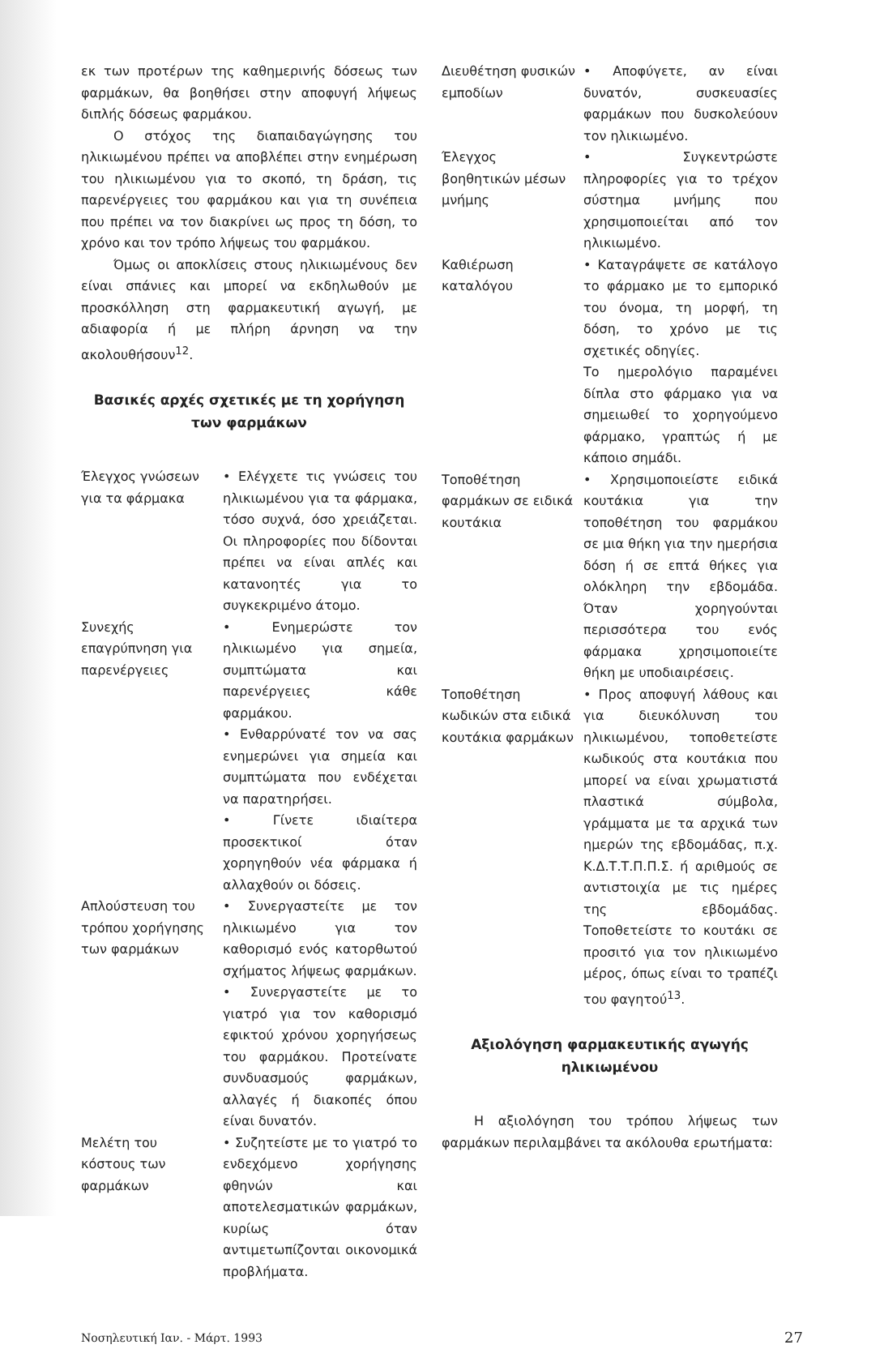εκ των προτέρων της καθημερινής δόσεως των φαρμάκων, θα βοηθήσει στην αποφυγή λήψεως διπλής δόσεως φαρμάκου.
Ο στόχος της διαπαιδαγώγησης του ηλικιωμένου πρέπει να αποβλέπει στην ενημέρωση του ηλικιωμένου για το σκοπό, τη δράση, τις παρενέργειες του φαρμάκου και για τη συνέπεια που πρέπει να τον διακρίνει ως προς τη δόση, το χρόνο και τον τρόπο λήψεως του φαρμάκου.
Όμως οι αποκλίσεις στους ηλικιωμένους δεν είναι σπάνιες και μπορεί να εκδηλωθούν με προσκόλληση στη φαρμακευτική αγωγή, με αδιαφορία ή με πλήρη άρνηση να την ακολουθήσουν<sup>12</sup>.
Βασικές αρχές σχετικές με τη χορήγηση των φαρμάκων
| Έλεγχος γνώσεων για τα φάρμακα | • Ελέγχετε τις γνώσεις του ηλικιωμένου για τα φάρμακα, τόσο συχνά, όσο χρειάζεται. Οι πληροφορίες που δίδονται πρέπει να είναι απλές και κατανοητές για το συγκεκριμένο άτομο. |
| Συνεχής επαγρύπνηση για παρενέργειες | • Ενημερώστε τον ηλικιωμένο για σημεία, συμπτώματα και παρενέργειες κάθε φαρμάκου. • Ενθαρρύνατέ τον να σας ενημερώνει για σημεία και συμπτώματα που ενδέχεται να παρατηρήσει. • Γίνετε ιδιαίτερα προσεκτικοί όταν χορηγηθούν νέα φάρμακα ή αλλαχθούν οι δόσεις. |
| Απλούστευση του τρόπου χορήγησης των φαρμάκων | • Συνεργαστείτε με τον ηλικιωμένο για τον καθορισμό ενός κατορθωτού σχήματος λήψεως φαρμάκων. • Συνεργαστείτε με το γιατρό για τον καθορισμό εφικτού χρόνου χορηγήσεως του φαρμάκου. Προτείνατε συνδυασμούς φαρμάκων, αλλαγές ή διακοπές όπου είναι δυνατόν. |
| Μελέτη του κόστους των φαρμάκων | • Συζητείστε με το γιατρό το ενδεχόμενο χορήγησης φθηνών και αποτελεσματικών φαρμάκων, κυρίως όταν αντιμετωπίζονται οικονομικά προβλήματα. |
| Διευθέτηση φυσικών εμποδίων | • Αποφύγετε, αν είναι δυνατόν, συσκευασίες φαρμάκων που δυσκολεύουν τον ηλικιωμένο. |
| Έλεγχος βοηθητικών μέσων μνήμης | • Συγκεντρώστε πληροφορίες για το τρέχον σύστημα μνήμης που χρησιμοποιείται από τον ηλικιωμένο. |
| Καθιέρωση καταλόγου | • Καταγράψετε σε κατάλογο το φάρμακο με το εμπορικό του όνομα, τη μορφή, τη δόση, το χρόνο με τις σχετικές οδηγίες. Το ημερολόγιο παραμένει δίπλα στο φάρμακο για να σημειωθεί το χορηγούμενο φάρμακο, γραπτώς ή με κάποιο σημάδι. |
| Τοποθέτηση φαρμάκων σε ειδικά κουτάκια | • Χρησιμοποιείστε ειδικά κουτάκια για την τοποθέτηση του φαρμάκου σε μια θήκη για την ημερήσια δόση ή σε επτά θήκες για ολόκληρη την εβδομάδα. Όταν χορηγούνται περισσότερα του ενός φάρμακα χρησιμοποιείτε θήκη με υποδιαιρέσεις. |
| Τοποθέτηση κωδικών στα ειδικά κουτάκια φαρμάκων | • Προς αποφυγή λάθους και για διευκόλυνση του ηλικιωμένου, τοποθετείστε κωδικούς στα κουτάκια που μπορεί να είναι χρωματιστά πλαστικά σύμβολα, γράμματα με τα αρχικά των ημερών της εβδομάδας, π.χ. Κ.Δ.Τ.Τ.Π.Π.Σ. ή αριθμούς σε αντιστοιχία με τις ημέρες της εβδομάδας. Τοποθετείστε το κουτάκι σε προσιτό για τον ηλικιωμένο μέρος, όπως είναι το τραπέζι του φαγητού<sup>13</sup>. |
Αξιολόγηση φαρμακευτικής αγωγής ηλικιωμένου
Η αξιολόγηση του τρόπου λήψεως των φαρμάκων περιλαμβάνει τα ακόλουθα ερωτήματα:
Νοσηλευτική Ιαν. - Μάρτ. 1993 27